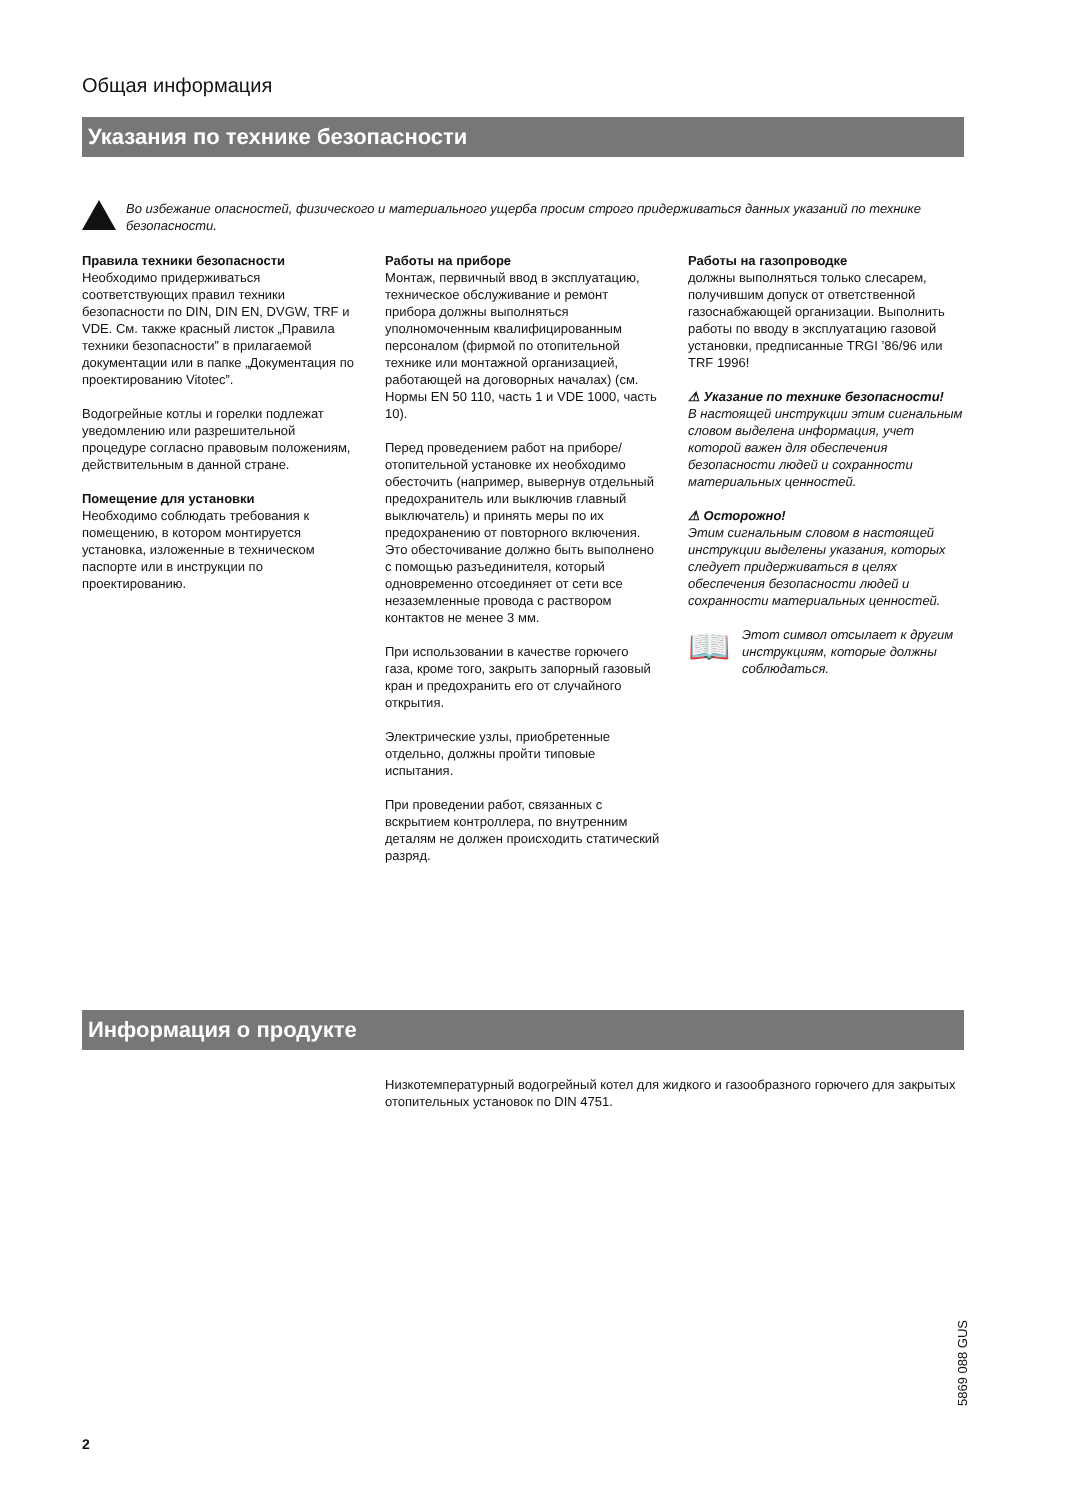Общая информация
Указания по технике безопасности
Во избежание опасностей, физического и материального ущерба просим строго придерживаться данных указаний по технике безопасности.
Правила техники безопасности
Необходимо придерживаться соответствующих правил техники безопасности по DIN, DIN EN, DVGW, TRF и VDE. См. также красный листок „Правила техники безопасности” в прилагаемой документации или в папке „Документация по проектированию Vitotec”.
Водогрейные котлы и горелки подлежат уведомлению или разрешительной процедуре согласно правовым положениям, действительным в данной стране.
Помещение для установки
Необходимо соблюдать требования к помещению, в котором монтируется установка, изложенные в техническом паспорте или в инструкции по проектированию.
Работы на приборе
Монтаж, первичный ввод в эксплуатацию, техническое обслуживание и ремонт прибора должны выполняться уполномоченным квалифицированным персоналом (фирмой по отопительной технике или монтажной организацией, работающей на договорных началах) (см. Нормы EN 50 110, часть 1 и VDE 1000, часть 10).
Перед проведением работ на приборе/ отопительной установке их необходимо обесточить (например, вывернув отдельный предохранитель или выключив главный выключатель) и принять меры по их предохранению от повторного включения.
Это обесточивание должно быть выполнено с помощью разъединителя, который одновременно отсоединяет от сети все незаземленные провода с раствором контактов не менее 3 мм.
При использовании в качестве горючего газа, кроме того, закрыть запорный газовый кран и предохранить его от случайного открытия.
Электрические узлы, приобретенные отдельно, должны пройти типовые испытания.
При проведении работ, связанных с вскрытием контроллера, по внутренним деталям не должен происходить статический разряд.
Работы на газопроводке
должны выполняться только слесарем, получившим допуск от ответственной газоснабжающей организации. Выполнить работы по вводу в эксплуатацию газовой установки, предписанные TRGI ’86/96 или TRF 1996!
⚠ Указание по технике безопасности!
В настоящей инструкции этим сигнальным словом выделена информация, учет которой важен для обеспечения безопасности людей и сохранности материальных ценностей.
⚠ Осторожно!
Этим сигнальным словом в настоящей инструкции выделены указания, которых следует придерживаться в целях обеспечения безопасности людей и сохранности материальных ценностей.
📖
Этот символ отсылает к другим инструкциям, которые должны соблюдаться.
Информация о продукте
Низкотемпературный водогрейный котел для жидкого и газообразного горючего для закрытых отопительных установок по DIN 4751.
5869 088 GUS
2